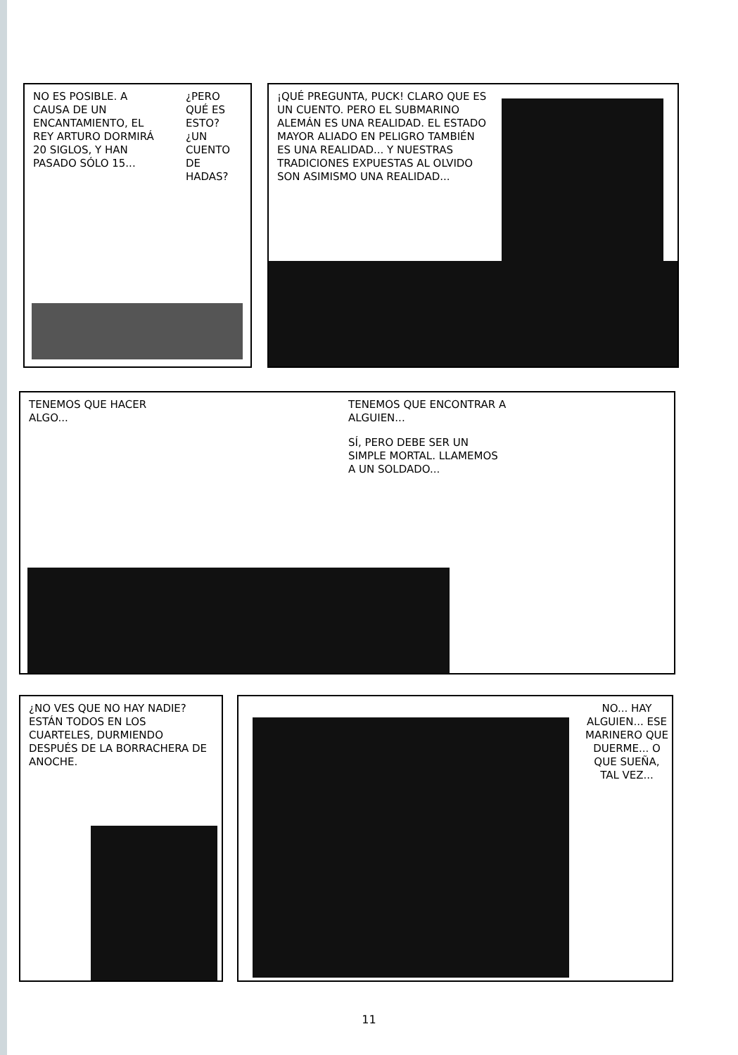NO ES POSIBLE. A CAUSA DE UN ENCANTAMIENTO, EL REY ARTURO DORMIRÁ 20 SIGLOS, Y HAN PASADO SÓLO 15...
¿PERO QUÉ ES ESTO? ¿UN CUENTO DE HADAS?
¡QUÉ PREGUNTA, PUCK! CLARO QUE ES UN CUENTO. PERO EL SUBMARINO ALEMÁN ES UNA REALIDAD. EL ESTADO MAYOR ALIADO EN PELIGRO TAMBIÉN ES UNA REALIDAD... Y NUESTRAS TRADICIONES EXPUESTAS AL OLVIDO SON ASIMISMO UNA REALIDAD...
TENEMOS QUE HACER ALGO...
TENEMOS QUE ENCONTRAR A ALGUIEN...
SÍ, PERO DEBE SER UN SIMPLE MORTAL. LLAMEMOS A UN SOLDADO...
¿NO VES QUE NO HAY NADIE? ESTÁN TODOS EN LOS CUARTELES, DURMIENDO DESPUÉS DE LA BORRACHERA DE ANOCHE.
NO... HAY ALGUIEN... ESE MARINERO QUE DUERME... O QUE SUEÑA, TAL VEZ...
11